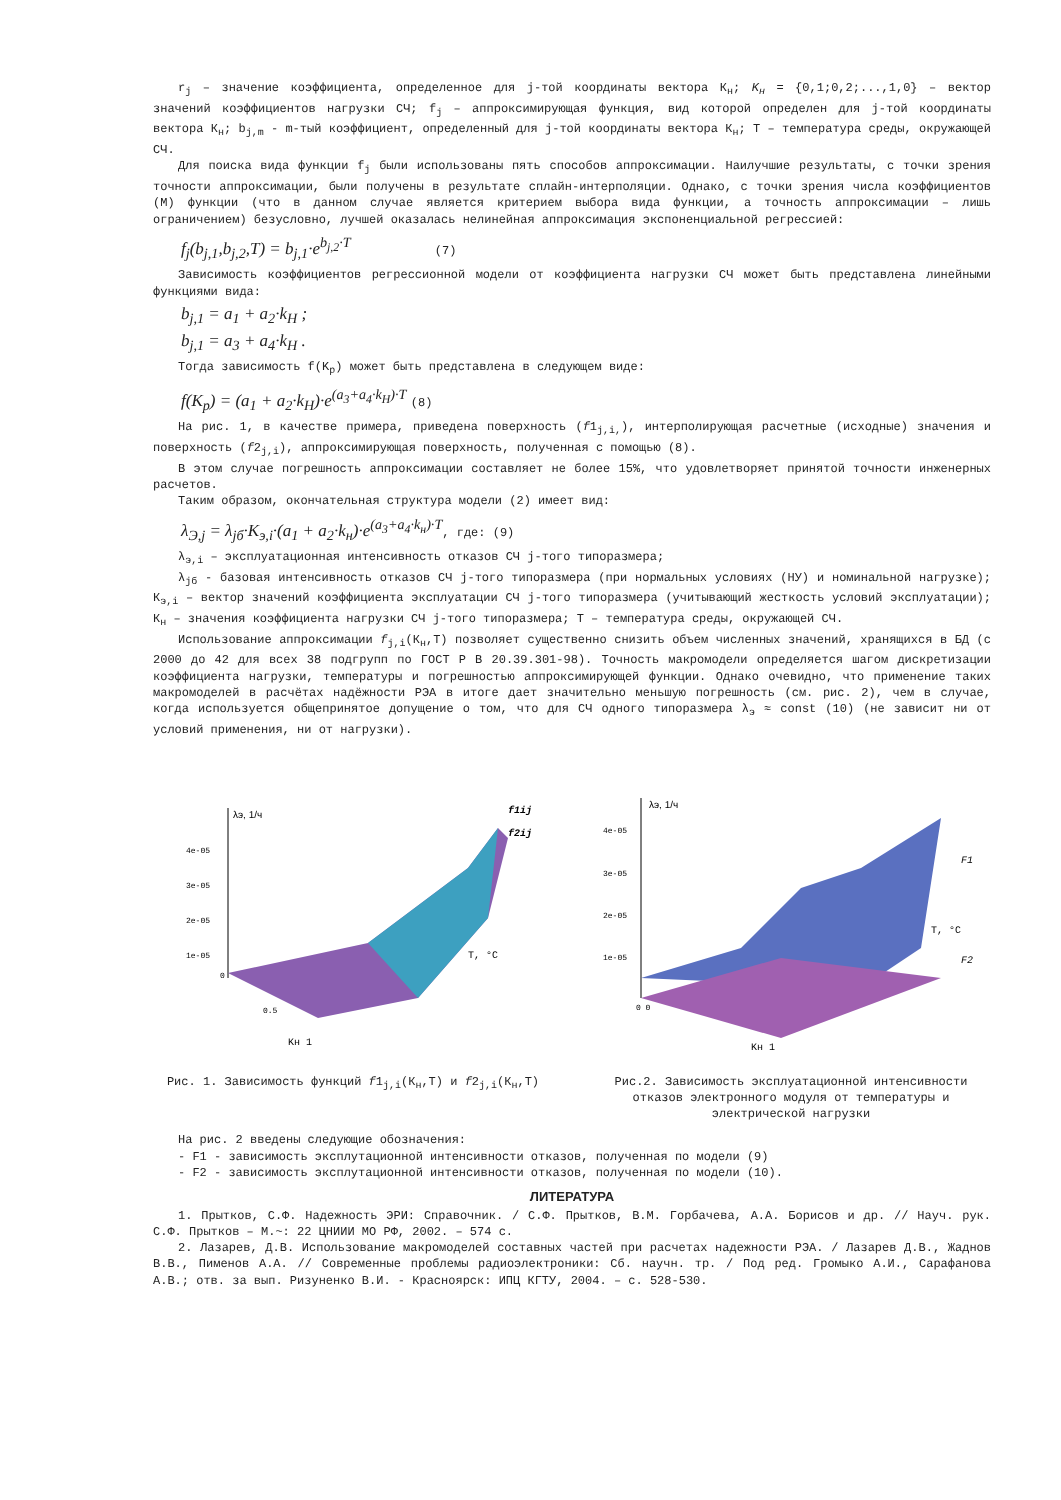r<sub>j</sub> – значение коэффициента, определенное для j-той координаты вектора К<sub>н</sub>; K<sub>н</sub> = {0,1;0,2;...,1,0} – вектор значений коэффициентов нагрузки СЧ; f<sub>j</sub> – аппроксимирующая функция, вид которой определен для j-той координаты вектора К<sub>н</sub>; b<sub>j,m</sub> - m-тый коэффициент, определенный для j-той координаты вектора К<sub>н</sub>; Т – температура среды, окружающей СЧ.
Для поиска вида функции f<sub>j</sub> были использованы пять способов аппроксимации. Наилучшие результаты, с точки зрения точности аппроксимации, были получены в результате сплайн-интерполяции. Однако, с точки зрения числа коэффициентов (М) функции (что в данном случае является критерием выбора вида функции, а точность аппроксимации – лишь ограничением) безусловно, лучшей оказалась нелинейная аппроксимация экспоненциальной регрессией:
f<sub>j</sub>(b<sub>j,1</sub>,b<sub>j,2</sub>,T) = b<sub>j,1</sub>·e<sup>b<sub>j,2</sub>·T</sup> (7)
Зависимость коэффициентов регрессионной модели от коэффициента нагрузки СЧ может быть представлена линейными функциями вида:
b<sub>j,1</sub> = a<sub>1</sub> + a<sub>2</sub>·k<sub>H</sub> ;
b<sub>j,1</sub> = a<sub>3</sub> + a<sub>4</sub>·k<sub>H</sub> .
Тогда зависимость f(K<sub>p</sub>) может быть представлена в следующем виде:
f(K<sub>p</sub>) = (a<sub>1</sub> + a<sub>2</sub>·k<sub>H</sub>)·e<sup>(a<sub>3</sub>+a<sub>4</sub>·k<sub>H</sub>)·T</sup> (8)
На рис. 1, в качестве примера, приведена поверхность (f1<sub>j,i,</sub>), интерполирующая расчетные (исходные) значения и поверхность (f2<sub>j,i</sub>), аппроксимирующая поверхность, полученная с помощью (8).
В этом случае погрешность аппроксимации составляет не более 15%, что удовлетворяет принятой точности инженерных расчетов.
Таким образом, окончательная структура модели (2) имеет вид:
λ<sub>Э,j</sub> = λ<sub>jб</sub>·K<sub>э,i</sub>·(a<sub>1</sub> + a<sub>2</sub>·k<sub>н</sub>)·e<sup>(a<sub>3</sub>+a<sub>4</sub>·k<sub>н</sub>)·T</sup>, где: (9)
λ<sub>э,i</sub> – эксплуатационная интенсивность отказов СЧ j-того типоразмера;
λ<sub>jб</sub> - базовая интенсивность отказов СЧ j-того типоразмера (при нормальных условиях (НУ) и номинальной нагрузке); К<sub>э,i</sub> – вектор значений коэффициента эксплуатации СЧ j-того типоразмера (учитывающий жесткость условий эксплуатации); К<sub>н</sub> – значения коэффициента нагрузки СЧ j-того типоразмера; Т – температура среды, окружающей СЧ.
Использование аппроксимации f<sub>j,i</sub>(К<sub>н</sub>,Т) позволяет существенно снизить объем численных значений, хранящихся в БД (с 2000 до 42 для всех 38 подгрупп по ГОСТ Р В 20.39.301-98). Точность макромодели определяется шагом дискретизации коэффициента нагрузки, температуры и погрешностью аппроксимирующей функции. Однако очевидно, что применение таких макромоделей в расчётах надёжности РЭА в итоге дает значительно меньшую погрешность (см. рис. 2), чем в случае, когда используется общепринятое допущение о том, что для СЧ одного типоразмера λ<sub>э</sub> ≈ const (10) (не зависит ни от условий применения, ни от нагрузки).
λэ, 1/ч
4e-05
3e-05
2e-05
1e-05
0
0.5
Kн 1
T, °C
f1ij
f2ij
Рис. 1. Зависимость функций f1<sub>j,i</sub>(К<sub>н</sub>,Т) и f2<sub>j,i</sub>(К<sub>н</sub>,Т)
λэ, 1/ч
4e-05
3e-05
2e-05
1e-05
0 0
Kн 1
T, °C
F1
F2
Рис.2. Зависимость эксплуатационной интенсивности отказов электронного модуля от температуры и электрической нагрузки
На рис. 2 введены следующие обозначения:
- F1 - зависимость эксплутационной интенсивности отказов, полученная по модели (9)
- F2 - зависимость эксплутационной интенсивности отказов, полученная по модели (10).
ЛИТЕРАТУРА
1. Прытков, С.Ф. Надежность ЭРИ: Справочник. / С.Ф. Прытков, В.М. Горбачева, А.А. Борисов и др. // Науч. рук. С.Ф. Прытков – М.~: 22 ЦНИИИ МО РФ, 2002. – 574 с.
2. Лазарев, Д.В. Использование макромоделей составных частей при расчетах надежности РЭА. / Лазарев Д.В., Жаднов В.В., Пименов А.А. // Современные проблемы радиоэлектроники: Сб. научн. тр. / Под ред. Громыко А.И., Сарафанова А.В.; отв. за вып. Ризуненко В.И. - Красноярск: ИПЦ КГТУ, 2004. – с. 528-530.